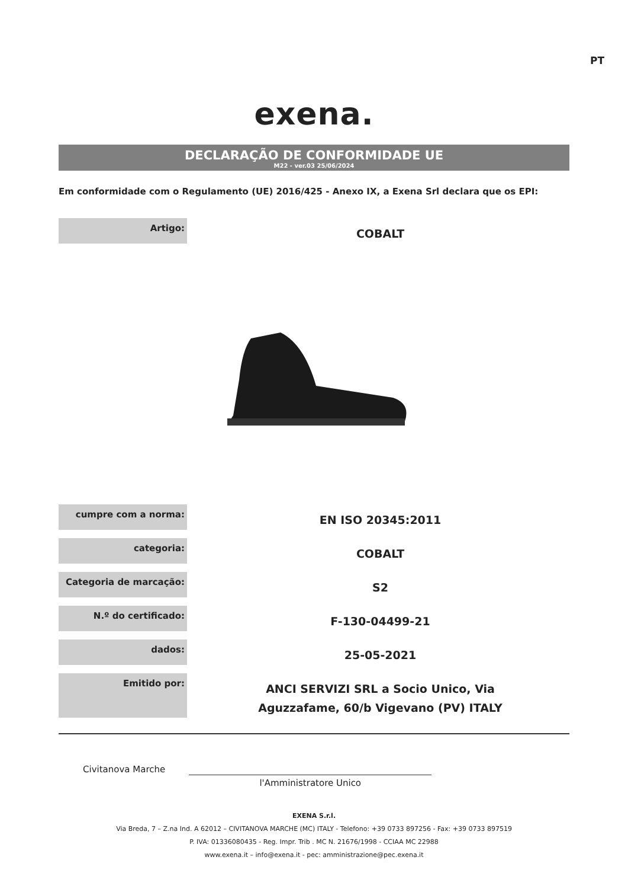PT
exena.
DECLARAÇÃO DE CONFORMIDADE UE
M22 - ver.03 25/06/2024
Em conformidade com o Regulamento (UE) 2016/425 - Anexo IX, a Exena Srl declara que os EPI:
| Artigo: | COBALT |
| cumpre com a norma: | EN ISO 20345:2011 |
| categoria: | COBALT |
| Categoria de marcação: | S2 |
| N.º do certificado: | F-130-04499-21 |
| dados: | 25-05-2021 |
| Emitido por: | ANCI SERVIZI SRL a Socio Unico, Via Aguzzafame, 60/b Vigevano (PV) ITALY |
Civitanova Marche
l'Amministratore Unico
EXENA S.r.l.
Via Breda, 7 – Z.na Ind. A 62012 – CIVITANOVA MARCHE (MC) ITALY - Telefono: +39 0733 897256 - Fax: +39 0733 897519
P. IVA: 01336080435 - Reg. Impr. Trib . MC N. 21676/1998 - CCIAA MC 22988
www.exena.it – info@exena.it - pec: amministrazione@pec.exena.it